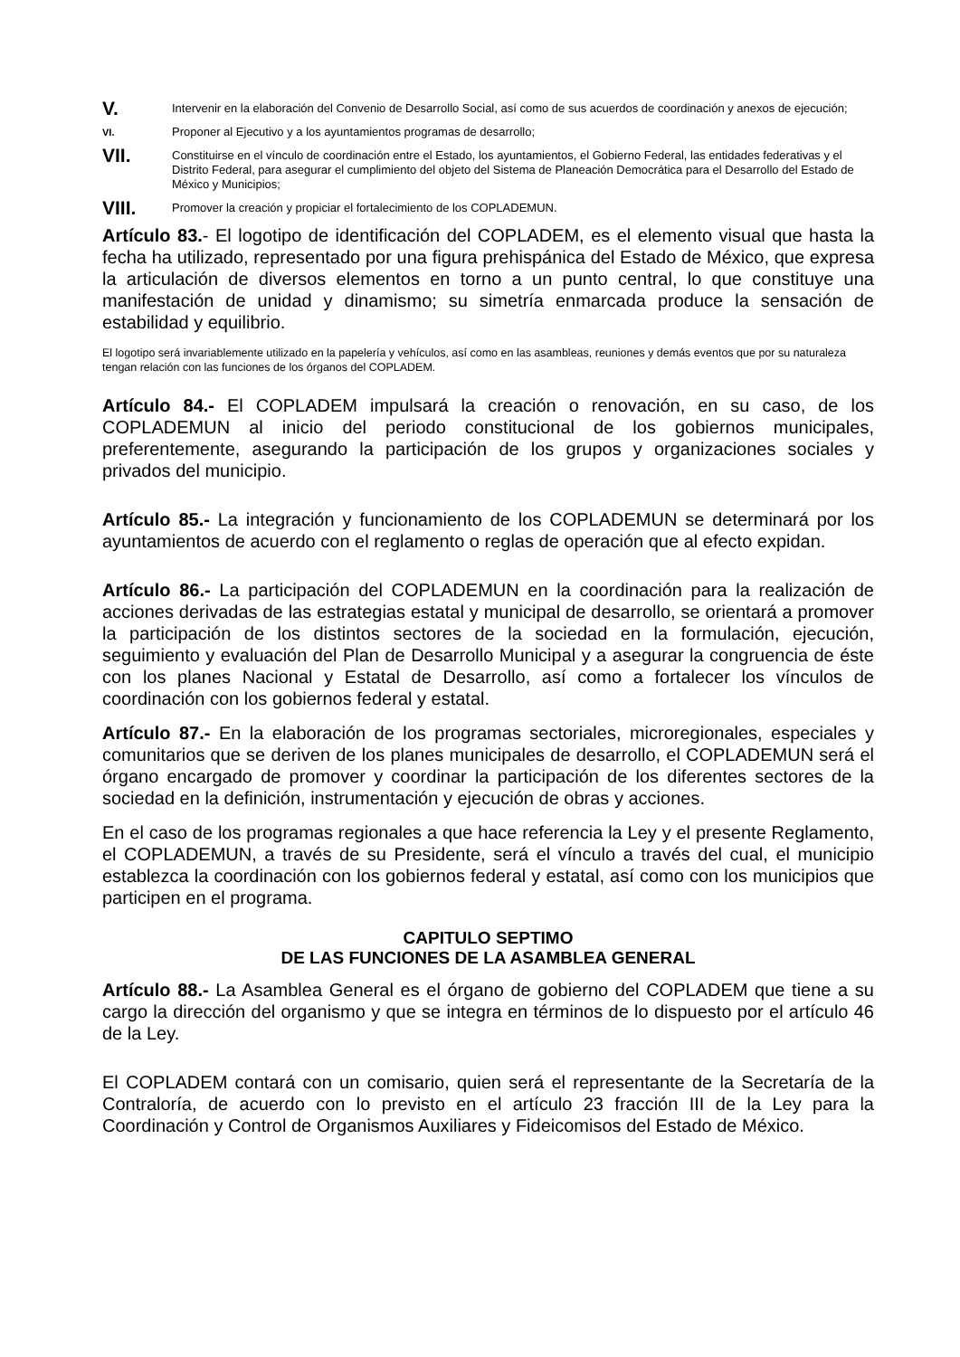V.
Intervenir en la elaboración del Convenio de Desarrollo Social, así como de sus acuerdos de coordinación y anexos de ejecución;
VI.
Proponer al Ejecutivo y a los ayuntamientos programas de desarrollo;
VII.
Constituirse en el vínculo de coordinación entre el Estado, los ayuntamientos, el Gobierno Federal, las entidades federativas y el Distrito Federal, para asegurar el cumplimiento del objeto del Sistema de Planeación Democrática para el Desarrollo del Estado de México y Municipios;
VIII.
Promover la creación y propiciar el fortalecimiento de los COPLADEMUN.
Artículo 83.- El logotipo de identificación del COPLADEM, es el elemento visual que hasta la fecha ha utilizado, representado por una figura prehispánica del Estado de México, que expresa la articulación de diversos elementos en torno a un punto central, lo que constituye una manifestación de unidad y dinamismo; su simetría enmarcada produce la sensación de estabilidad y equilibrio.
El logotipo será invariablemente utilizado en la papelería y vehículos, así como en las asambleas, reuniones y demás eventos que por su naturaleza tengan relación con las funciones de los órganos del COPLADEM.
Artículo 84.- El COPLADEM impulsará la creación o renovación, en su caso, de los COPLADEMUN al inicio del periodo constitucional de los gobiernos municipales, preferentemente, asegurando la participación de los grupos y organizaciones sociales y privados del municipio.
Artículo 85.- La integración y funcionamiento de los COPLADEMUN se determinará por los ayuntamientos de acuerdo con el reglamento o reglas de operación que al efecto expidan.
Artículo 86.- La participación del COPLADEMUN en la coordinación para la realización de acciones derivadas de las estrategias estatal y municipal de desarrollo, se orientará a promover la participación de los distintos sectores de la sociedad en la formulación, ejecución, seguimiento y evaluación del Plan de Desarrollo Municipal y a asegurar la congruencia de éste con los planes Nacional y Estatal de Desarrollo, así como a fortalecer los vínculos de coordinación con los gobiernos federal y estatal.
Artículo 87.- En la elaboración de los programas sectoriales, microregionales, especiales y comunitarios que se deriven de los planes municipales de desarrollo, el COPLADEMUN será el órgano encargado de promover y coordinar la participación de los diferentes sectores de la sociedad en la definición, instrumentación y ejecución de obras y acciones.
En el caso de los programas regionales a que hace referencia la Ley y el presente Reglamento, el COPLADEMUN, a través de su Presidente, será el vínculo a través del cual, el municipio establezca la coordinación con los gobiernos federal y estatal, así como con los municipios que participen en el programa.
CAPITULO SEPTIMO
DE LAS FUNCIONES DE LA ASAMBLEA GENERAL
Artículo 88.- La Asamblea General es el órgano de gobierno del COPLADEM que tiene a su cargo la dirección del organismo y que se integra en términos de lo dispuesto por el artículo 46 de la Ley.
El COPLADEM contará con un comisario, quien será el representante de la Secretaría de la Contraloría, de acuerdo con lo previsto en el artículo 23 fracción III de la Ley para la Coordinación y Control de Organismos Auxiliares y Fideicomisos del Estado de México.